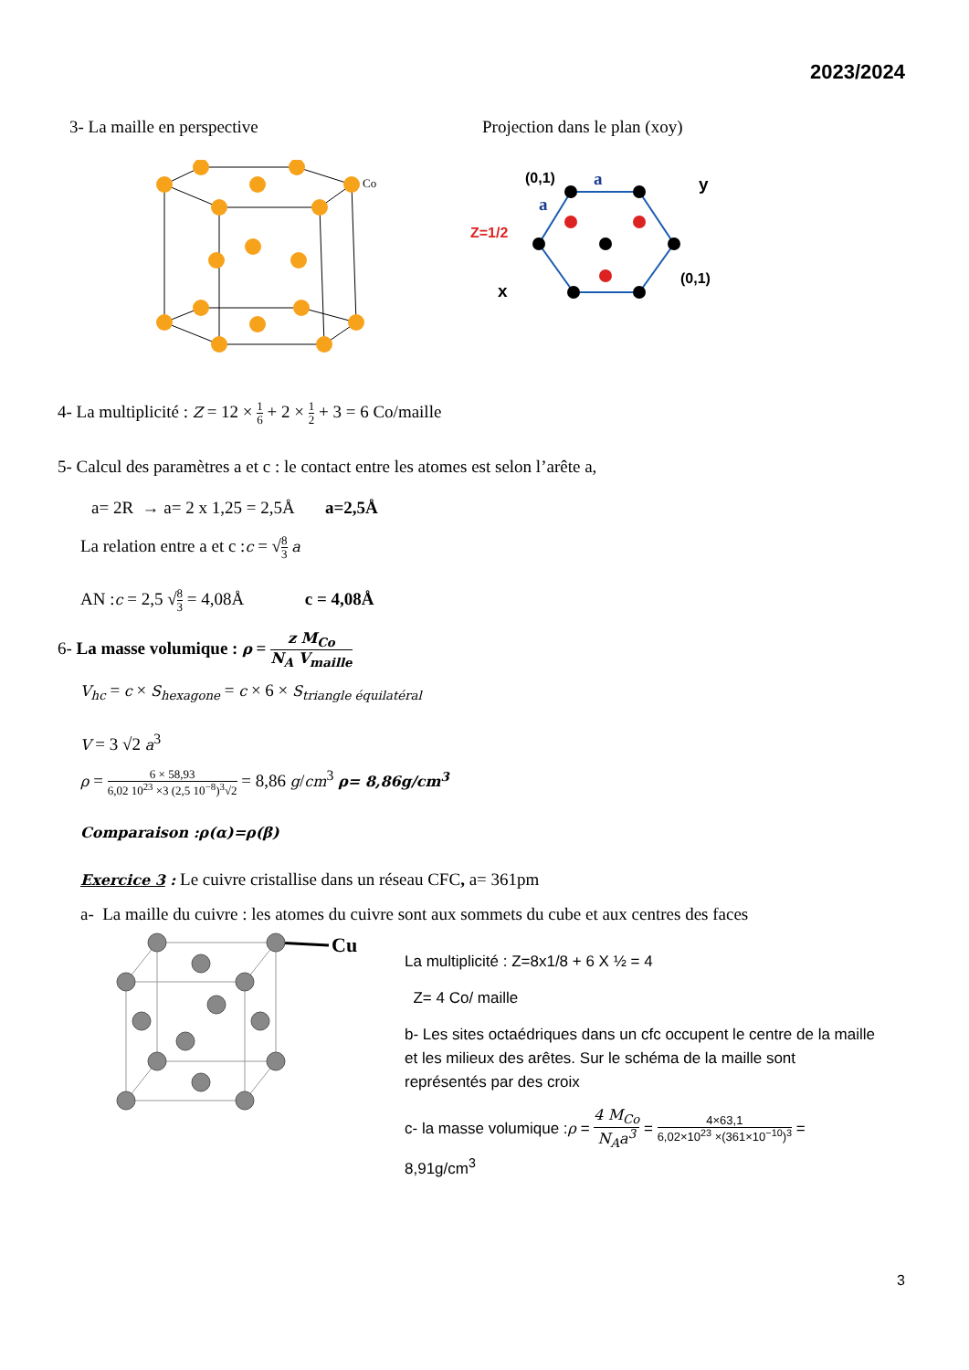2023/2024
3- La maille en perspective Projection dans le plan (xoy)
Co
(0,1)
a
y
a
Z=1/2
(0,1)
x
4- La multiplicité : Z = 12 × 1 6 + 2 × 1 2 + 3 = 6 Co/maille
5- Calcul des paramètres a et c : le contact entre les atomes est selon l’arête a,
a= 2R → a= 2 x 1,25 = 2,5Å a=2,5Å
La relation entre a et c :c = √8 3 a
AN :c = 2,5 √8 3 = 4,08Å c = 4,08Å
6- La masse volumique : ρ = z M<sub>Co</sub> N<sub>A</sub> V<sub>maille</sub>
V<sub>hc</sub> = c × S<sub>hexagone</sub> = c × 6 × S<sub>triangle équilatéral</sub>
V = 3 √2 a<sup>3</sup>
ρ = 6 × 58,93 6,02 10<sup>23</sup> ×3 (2,5 10<sup>−8</sup>)<sup>3</sup>√2 = 8,86 g/cm<sup>3</sup> ρ= 8,86g/cm<sup>3</sup>
Comparaison :ρ(α)=ρ(β)
Exercice 3 : Le cuivre cristallise dans un réseau CFC, a= 361pm
a- La maille du cuivre : les atomes du cuivre sont aux sommets du cube et aux centres des faces
Cu
La multiplicité : Z=8x1/8 + 6 X ½ = 4
Z= 4 Co/ maille
b- Les sites octaédriques dans un cfc occupent le centre de la maille et les milieux des arêtes. Sur le schéma de la maille sont représentés par des croix
c- la masse volumique :ρ = 4 M<sub>Co</sub> N<sub>A</sub>a<sup>3</sup> = 4×63,1 6,02×10<sup>23</sup> ×(361×10<sup>−10</sup>)<sup>3</sup> =
8,91g/cm<sup>3</sup>
3